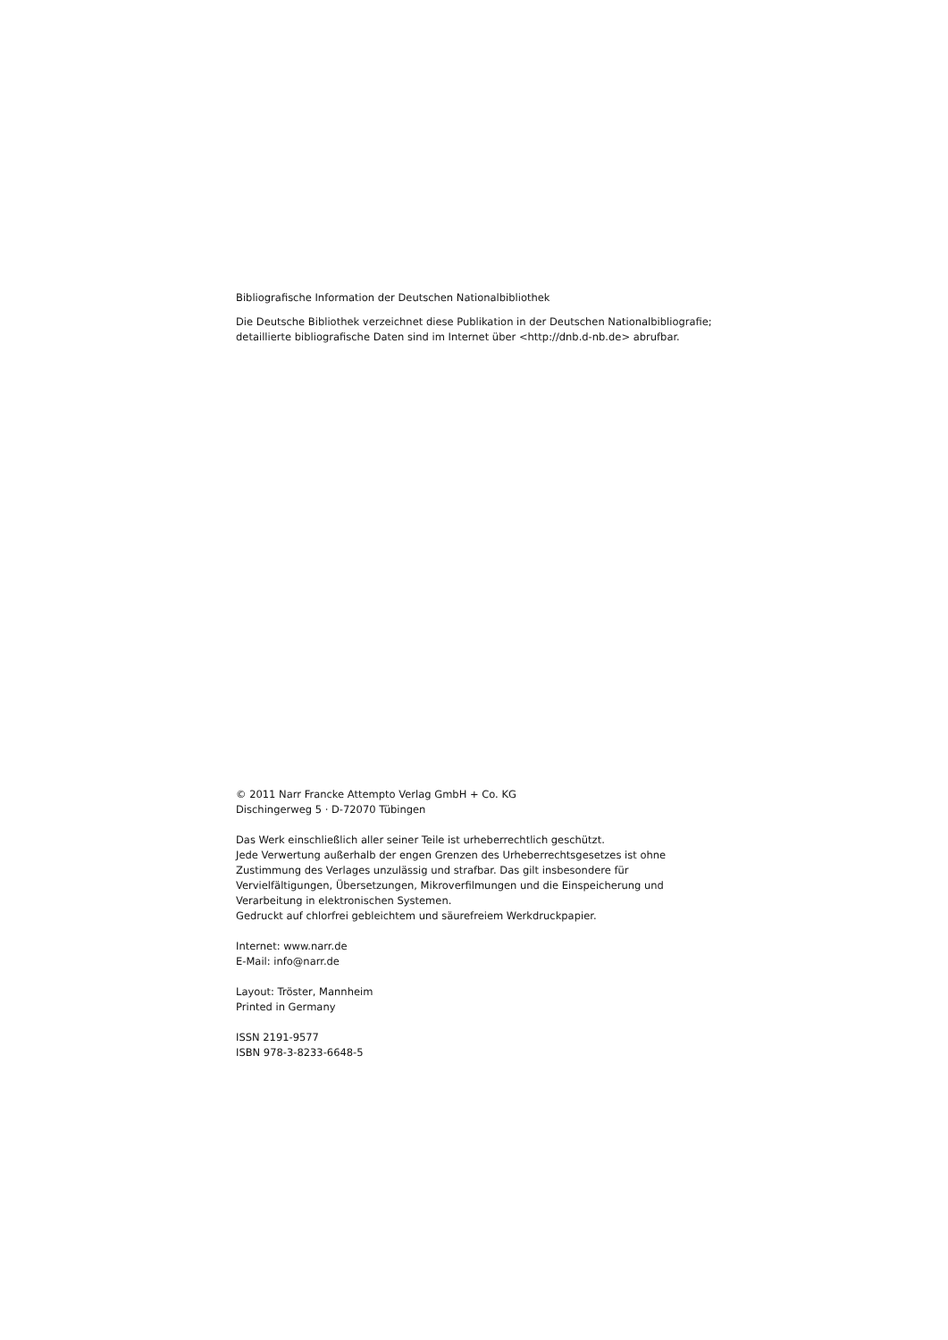Bibliografische Information der Deutschen Nationalbibliothek
Die Deutsche Bibliothek verzeichnet diese Publikation in der Deutschen Nationalbibliografie;
detaillierte bibliografische Daten sind im Internet über <http://dnb.d-nb.de> abrufbar.
© 2011 Narr Francke Attempto Verlag GmbH + Co. KG
Dischingerweg 5 · D-72070 Tübingen
Das Werk einschließlich aller seiner Teile ist urheberrechtlich geschützt.
Jede Verwertung außerhalb der engen Grenzen des Urheberrechtsgesetzes ist ohne
Zustimmung des Verlages unzulässig und strafbar. Das gilt insbesondere für
Vervielfältigungen, Übersetzungen, Mikroverfilmungen und die Einspeicherung und
Verarbeitung in elektronischen Systemen.
Gedruckt auf chlorfrei gebleichtem und säurefreiem Werkdruckpapier.
Internet: www.narr.de
E-Mail: info@narr.de
Layout: Tröster, Mannheim
Printed in Germany
ISSN 2191-9577
ISBN 978-3-8233-6648-5